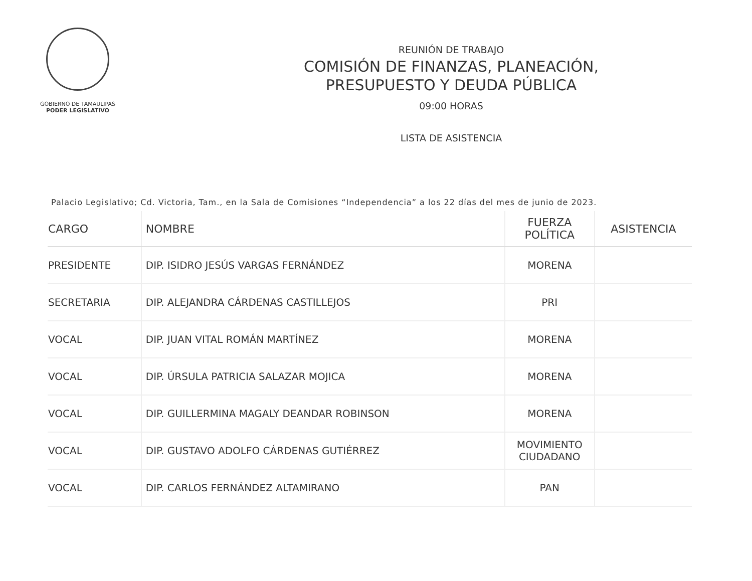GOBIERNO DE TAMAULIPAS
PODER LEGISLATIVO
REUNIÓN DE TRABAJO
COMISIÓN DE FINANZAS, PLANEACIÓN,
PRESUPUESTO Y DEUDA PÚBLICA
09:00 HORAS
LISTA DE ASISTENCIA
Palacio Legislativo; Cd. Victoria, Tam., en la Sala de Comisiones “Independencia” a los 22 días del mes de junio de 2023.
| CARGO | NOMBRE | FUERZA POLÍTICA | ASISTENCIA |
| --- | --- | --- | --- |
| PRESIDENTE | DIP. ISIDRO JESÚS VARGAS FERNÁNDEZ | MORENA | |
| SECRETARIA | DIP. ALEJANDRA CÁRDENAS CASTILLEJOS | PRI | |
| VOCAL | DIP. JUAN VITAL ROMÁN MARTÍNEZ | MORENA | |
| VOCAL | DIP. ÚRSULA PATRICIA SALAZAR MOJICA | MORENA | |
| VOCAL | DIP. GUILLERMINA MAGALY DEANDAR ROBINSON | MORENA | |
| VOCAL | DIP. GUSTAVO ADOLFO CÁRDENAS GUTIÉRREZ | MOVIMIENTO CIUDADANO | |
| VOCAL | DIP. CARLOS FERNÁNDEZ ALTAMIRANO | PAN | |